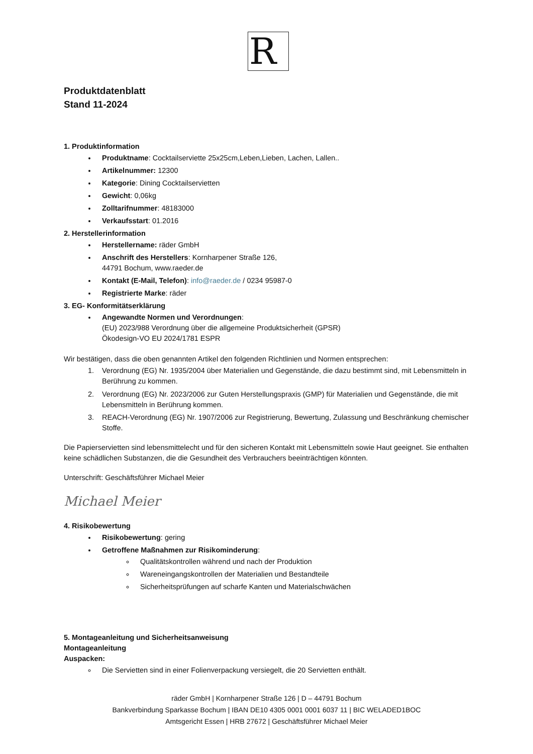R
Produktdatenblatt
Stand 11-2024
1. Produktinformation
Produktname: Cocktailserviette 25x25cm,Leben,Lieben, Lachen, Lallen..
Artikelnummer: 12300
Kategorie: Dining Cocktailservietten
Gewicht: 0,06kg
Zolltarifnummer: 48183000
Verkaufsstart: 01.2016
2. Herstellerinformation
Herstellername: räder GmbH
Anschrift des Herstellers: Kornharpener Straße 126,
44791 Bochum, www.raeder.de
Kontakt (E-Mail, Telefon): info@raeder.de / 0234 95987-0
Registrierte Marke: räder
3. EG- Konformitätserklärung
Angewandte Normen und Verordnungen:
(EU) 2023/988 Verordnung über die allgemeine Produktsicherheit (GPSR)
Ökodesign-VO EU 2024/1781 ESPR
Wir bestätigen, dass die oben genannten Artikel den folgenden Richtlinien und Normen entsprechen:
1. Verordnung (EG) Nr. 1935/2004 über Materialien und Gegenstände, die dazu bestimmt sind, mit Lebensmitteln in Berührung zu kommen.
2. Verordnung (EG) Nr. 2023/2006 zur Guten Herstellungspraxis (GMP) für Materialien und Gegenstände, die mit Lebensmitteln in Berührung kommen.
3. REACH-Verordnung (EG) Nr. 1907/2006 zur Registrierung, Bewertung, Zulassung und Beschränkung chemischer Stoffe.
Die Papierservietten sind lebensmittelecht und für den sicheren Kontakt mit Lebensmitteln sowie Haut geeignet. Sie enthalten keine schädlichen Substanzen, die die Gesundheit des Verbrauchers beeinträchtigen könnten.
Unterschrift: Geschäftsführer Michael Meier
Michael Meier
4. Risikobewertung
Risikobewertung: gering
Getroffene Maßnahmen zur Risikominderung:
Qualitätskontrollen während und nach der Produktion
Wareneingangskontrollen der Materialien und Bestandteile
Sicherheitsprüfungen auf scharfe Kanten und Materialschwächen
5. Montageanleitung und Sicherheitsanweisung
Montageanleitung
Auspacken:
Die Servietten sind in einer Folienverpackung versiegelt, die 20 Servietten enthält.
räder GmbH | Kornharpener Straße 126 | D – 44791 Bochum
Bankverbindung Sparkasse Bochum | IBAN DE10 4305 0001 0001 6037 11 | BIC WELADED1BOC
Amtsgericht Essen | HRB 27672 | Geschäftsführer Michael Meier